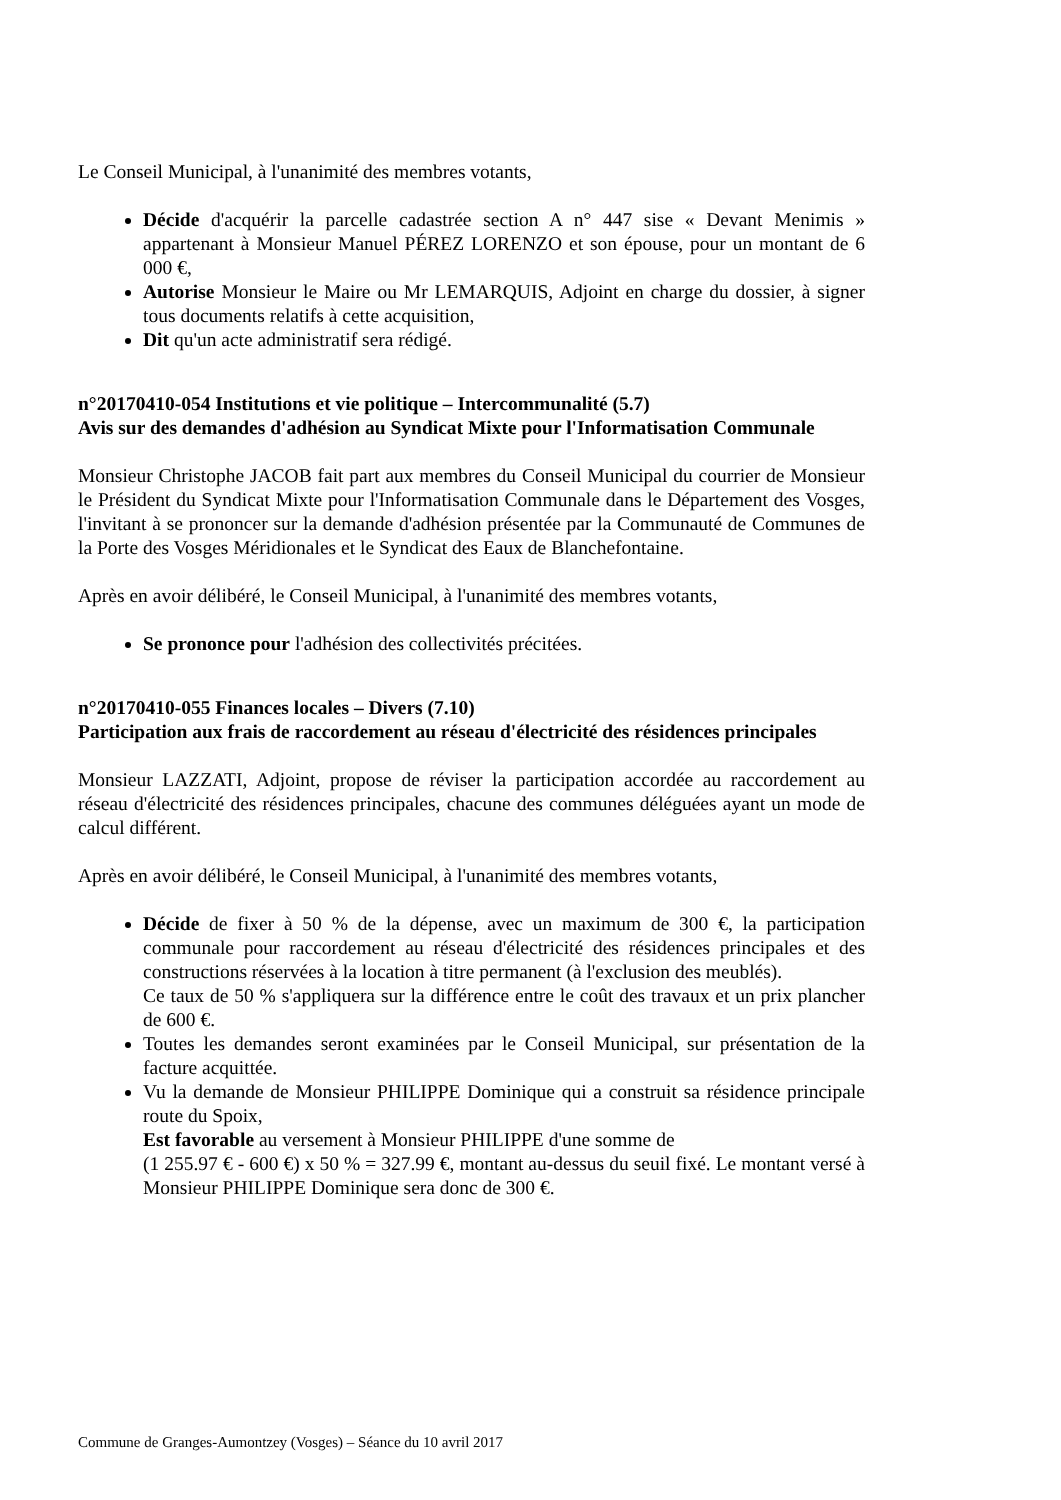Le Conseil Municipal, à l'unanimité des membres votants,
Décide d'acquérir la parcelle cadastrée section A n° 447 sise « Devant Menimis » appartenant à Monsieur Manuel PÉREZ LORENZO et son épouse, pour un montant de 6 000 €,
Autorise Monsieur le Maire ou Mr LEMARQUIS, Adjoint en charge du dossier, à signer tous documents relatifs à cette acquisition,
Dit qu'un acte administratif sera rédigé.
n°20170410-054 Institutions et vie politique – Intercommunalité (5.7)
Avis sur des demandes d'adhésion au Syndicat Mixte pour l'Informatisation Communale
Monsieur Christophe JACOB fait part aux membres du Conseil Municipal du courrier de Monsieur le Président du Syndicat Mixte pour l'Informatisation Communale dans le Département des Vosges, l'invitant à se prononcer sur la demande d'adhésion présentée par la Communauté de Communes de la Porte des Vosges Méridionales et le Syndicat des Eaux de Blanchefontaine.
Après en avoir délibéré, le Conseil Municipal, à l'unanimité des membres votants,
Se prononce pour l'adhésion des collectivités précitées.
n°20170410-055 Finances locales – Divers (7.10)
Participation aux frais de raccordement au réseau d'électricité des résidences principales
Monsieur LAZZATI, Adjoint, propose de réviser la participation accordée au raccordement au réseau d'électricité des résidences principales, chacune des communes déléguées ayant un mode de calcul différent.
Après en avoir délibéré, le Conseil Municipal, à l'unanimité des membres votants,
Décide de fixer à 50 % de la dépense, avec un maximum de 300 €, la participation communale pour raccordement au réseau d'électricité des résidences principales et des constructions réservées à la location à titre permanent (à l'exclusion des meublés).
Ce taux de 50 % s'appliquera sur la différence entre le coût des travaux et un prix plancher de 600 €.
Toutes les demandes seront examinées par le Conseil Municipal, sur présentation de la facture acquittée.
Vu la demande de Monsieur PHILIPPE Dominique qui a construit sa résidence principale route du Spoix,
Est favorable au versement à Monsieur PHILIPPE d'une somme de
(1 255.97 € - 600 €) x 50 % = 327.99 €, montant au-dessus du seuil fixé. Le montant versé à Monsieur PHILIPPE Dominique sera donc de 300 €.
Commune de Granges-Aumontzey (Vosges) – Séance du 10 avril 2017